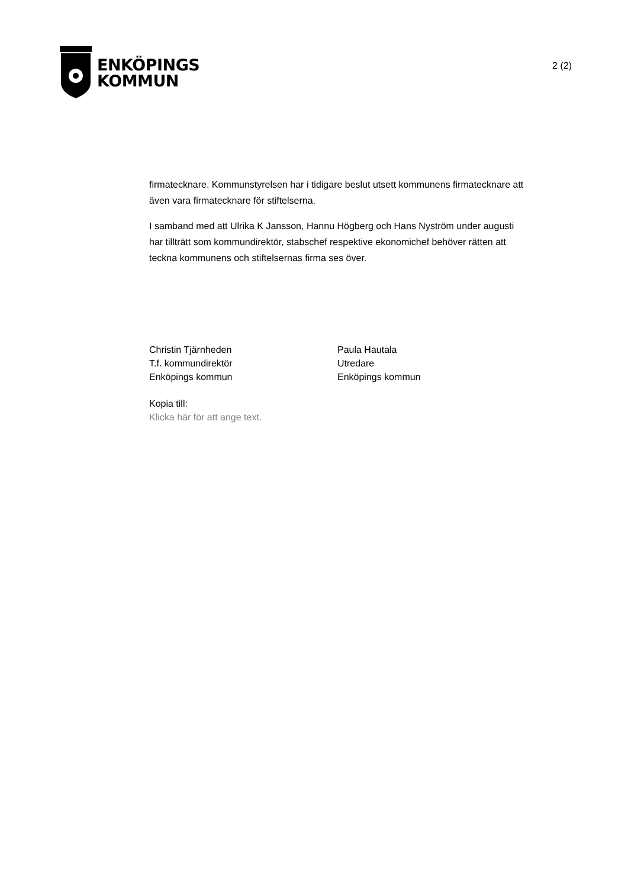ENKÖPINGS
KOMMUN
2 (2)
firmatecknare. Kommunstyrelsen har i tidigare beslut utsett kommunens firmatecknare att även vara firmatecknare för stiftelserna.
I samband med att Ulrika K Jansson, Hannu Högberg och Hans Nyström under augusti har tillträtt som kommundirektör, stabschef respektive ekonomichef behöver rätten att teckna kommunens och stiftelsernas firma ses över.
Christin Tjärnheden
T.f. kommundirektör
Enköpings kommun
Paula Hautala
Utredare
Enköpings kommun
Kopia till:
Klicka här för att ange text.